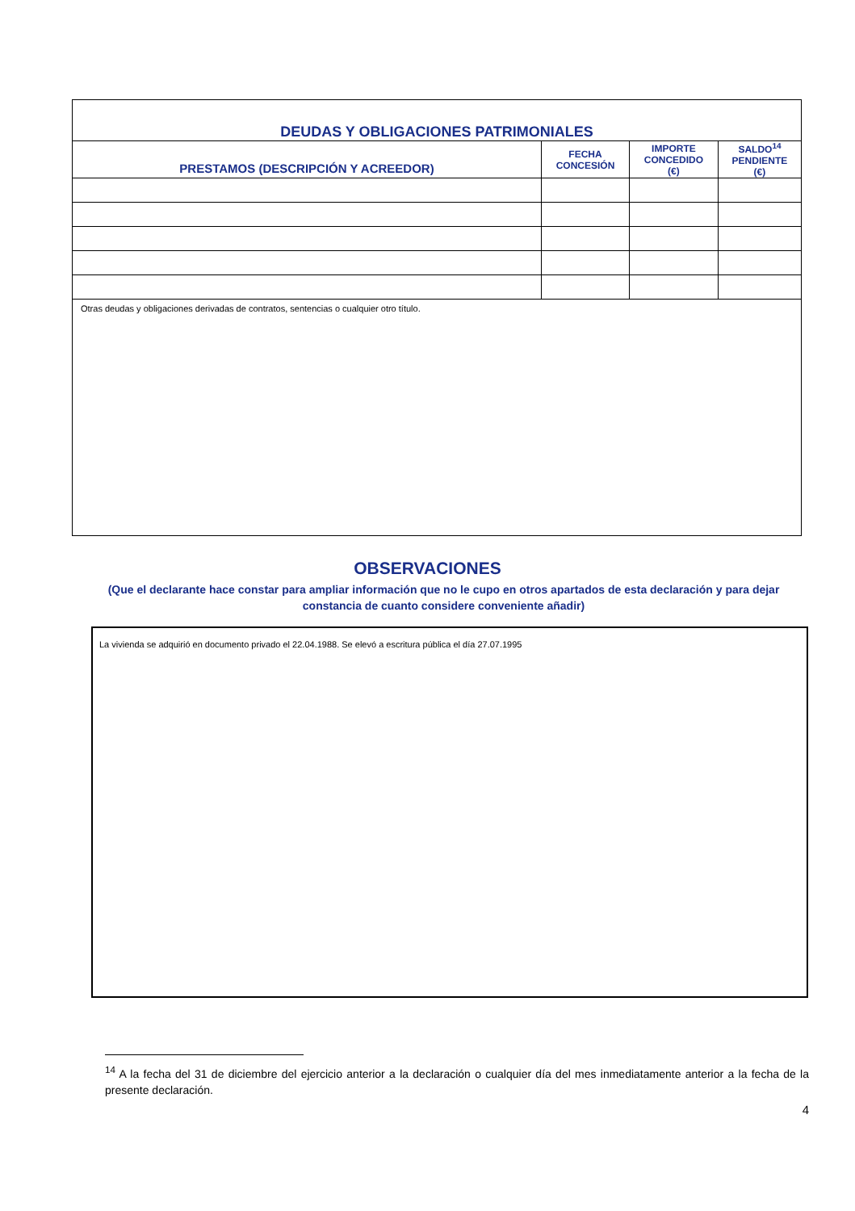| DEUDAS Y OBLIGACIONES PATRIMONIALES | | | |
| PRESTAMOS (DESCRIPCIÓN Y ACREEDOR) | FECHA CONCESIÓN | IMPORTE CONCEDIDO (€) | SALDO<sup>14</sup> PENDIENTE (€) |
| Otras deudas y obligaciones derivadas de contratos, sentencias o cualquier otro título. | | | |
OBSERVACIONES
(Que el declarante hace constar para ampliar información que no le cupo en otros apartados de esta declaración y para dejar constancia de cuanto considere conveniente añadir)
La vivienda se adquirió en documento privado el 22.04.1988. Se elevó a escritura pública el día 27.07.1995
<sup>14</sup> A la fecha del 31 de diciembre del ejercicio anterior a la declaración o cualquier día del mes inmediatamente anterior a la fecha de la presente declaración.
4